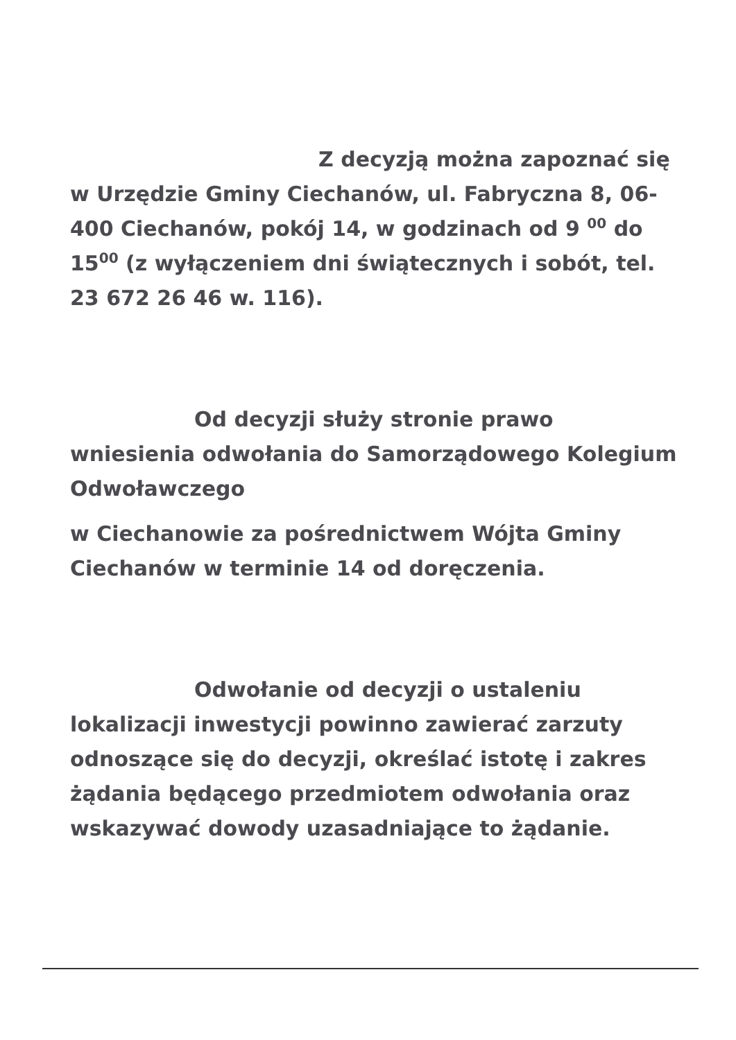Z decyzją można zapoznać się w Urzędzie Gminy Ciechanów, ul. Fabryczna 8, 06-400 Ciechanów, pokój 14, w godzinach od 9 <sup>00</sup> do 15<sup>00</sup> (z wyłączeniem dni świątecznych i sobót, tel. 23 672 26 46 w. 116).
Od decyzji służy stronie prawo wniesienia odwołania do Samorządowego Kolegium Odwoławczego
w Ciechanowie za pośrednictwem Wójta Gminy Ciechanów w terminie 14 od doręczenia.
Odwołanie od decyzji o ustaleniu lokalizacji inwestycji powinno zawierać zarzuty odnoszące się do decyzji, określać istotę i zakres żądania będącego przedmiotem odwołania oraz wskazywać dowody uzasadniające to żądanie.